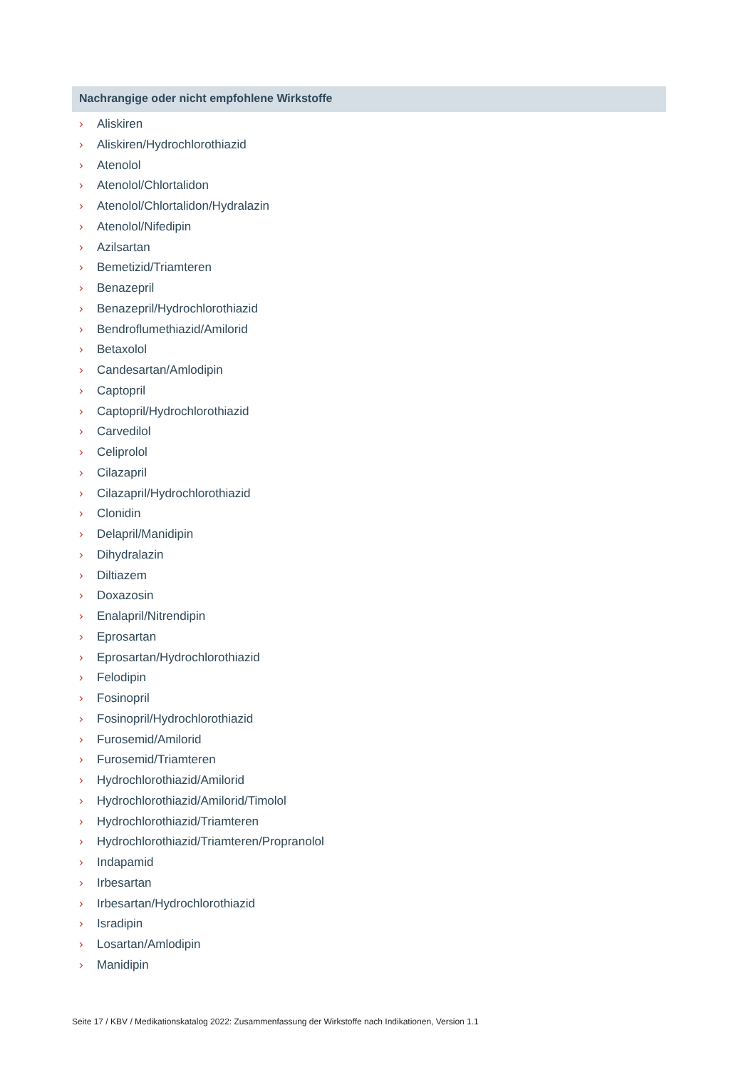Nachrangige oder nicht empfohlene Wirkstoffe
› Aliskiren
› Aliskiren/Hydrochlorothiazid
› Atenolol
› Atenolol/Chlortalidon
› Atenolol/Chlortalidon/Hydralazin
› Atenolol/Nifedipin
› Azilsartan
› Bemetizid/Triamteren
› Benazepril
› Benazepril/Hydrochlorothiazid
› Bendroflumethiazid/Amilorid
› Betaxolol
› Candesartan/Amlodipin
› Captopril
› Captopril/Hydrochlorothiazid
› Carvedilol
› Celiprolol
› Cilazapril
› Cilazapril/Hydrochlorothiazid
› Clonidin
› Delapril/Manidipin
› Dihydralazin
› Diltiazem
› Doxazosin
› Enalapril/Nitrendipin
› Eprosartan
› Eprosartan/Hydrochlorothiazid
› Felodipin
› Fosinopril
› Fosinopril/Hydrochlorothiazid
› Furosemid/Amilorid
› Furosemid/Triamteren
› Hydrochlorothiazid/Amilorid
› Hydrochlorothiazid/Amilorid/Timolol
› Hydrochlorothiazid/Triamteren
› Hydrochlorothiazid/Triamteren/Propranolol
› Indapamid
› Irbesartan
› Irbesartan/Hydrochlorothiazid
› Isradipin
› Losartan/Amlodipin
› Manidipin
Seite 17 / KBV / Medikationskatalog 2022: Zusammenfassung der Wirkstoffe nach Indikationen, Version 1.1